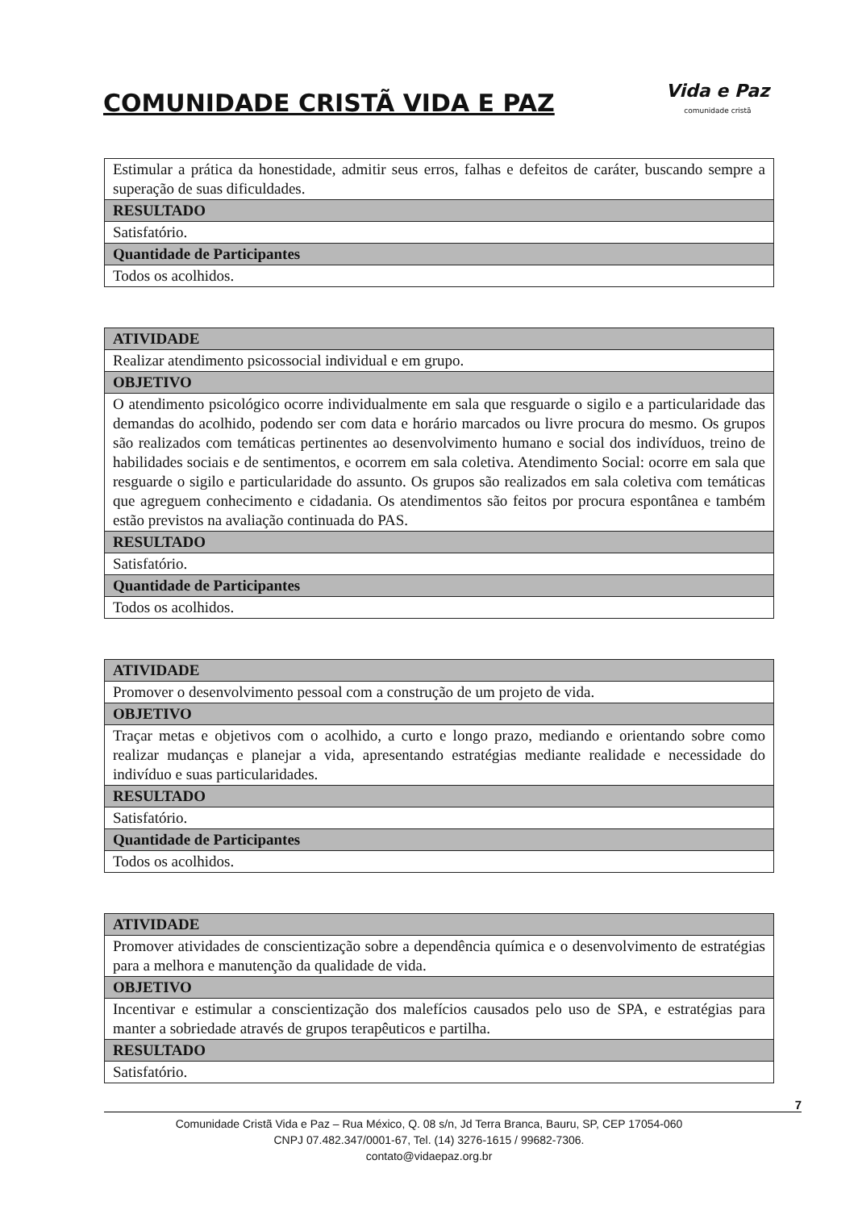COMUNIDADE CRISTÃ VIDA E PAZ
Vida e Paz
comunidade cristã
| Estimular a prática da honestidade, admitir seus erros, falhas e defeitos de caráter, buscando sempre a superação de suas dificuldades. |
| RESULTADO |
| Satisfatório. |
| Quantidade de Participantes |
| Todos os acolhidos. |
| ATIVIDADE |
| --- |
| Realizar atendimento psicossocial individual e em grupo. |
| OBJETIVO |
| O atendimento psicológico ocorre individualmente em sala que resguarde o sigilo e a particularidade das demandas do acolhido, podendo ser com data e horário marcados ou livre procura do mesmo. Os grupos são realizados com temáticas pertinentes ao desenvolvimento humano e social dos indivíduos, treino de habilidades sociais e de sentimentos, e ocorrem em sala coletiva. Atendimento Social: ocorre em sala que resguarde o sigilo e particularidade do assunto. Os grupos são realizados em sala coletiva com temáticas que agreguem conhecimento e cidadania. Os atendimentos são feitos por procura espontânea e também estão previstos na avaliação continuada do PAS. |
| RESULTADO |
| Satisfatório. |
| Quantidade de Participantes |
| Todos os acolhidos. |
| ATIVIDADE |
| --- |
| Promover o desenvolvimento pessoal com a construção de um projeto de vida. |
| OBJETIVO |
| Traçar metas e objetivos com o acolhido, a curto e longo prazo, mediando e orientando sobre como realizar mudanças e planejar a vida, apresentando estratégias mediante realidade e necessidade do indivíduo e suas particularidades. |
| RESULTADO |
| Satisfatório. |
| Quantidade de Participantes |
| Todos os acolhidos. |
| ATIVIDADE |
| --- |
| Promover atividades de conscientização sobre a dependência química e o desenvolvimento de estratégias para a melhora e manutenção da qualidade de vida. |
| OBJETIVO |
| Incentivar e estimular a conscientização dos malefícios causados pelo uso de SPA, e estratégias para manter a sobriedade através de grupos terapêuticos e partilha. |
| RESULTADO |
| Satisfatório. |
7
Comunidade Cristã Vida e Paz – Rua México, Q. 08 s/n, Jd Terra Branca, Bauru, SP, CEP 17054-060
CNPJ 07.482.347/0001-67, Tel. (14) 3276-1615 / 99682-7306.
contato@vidaepaz.org.br